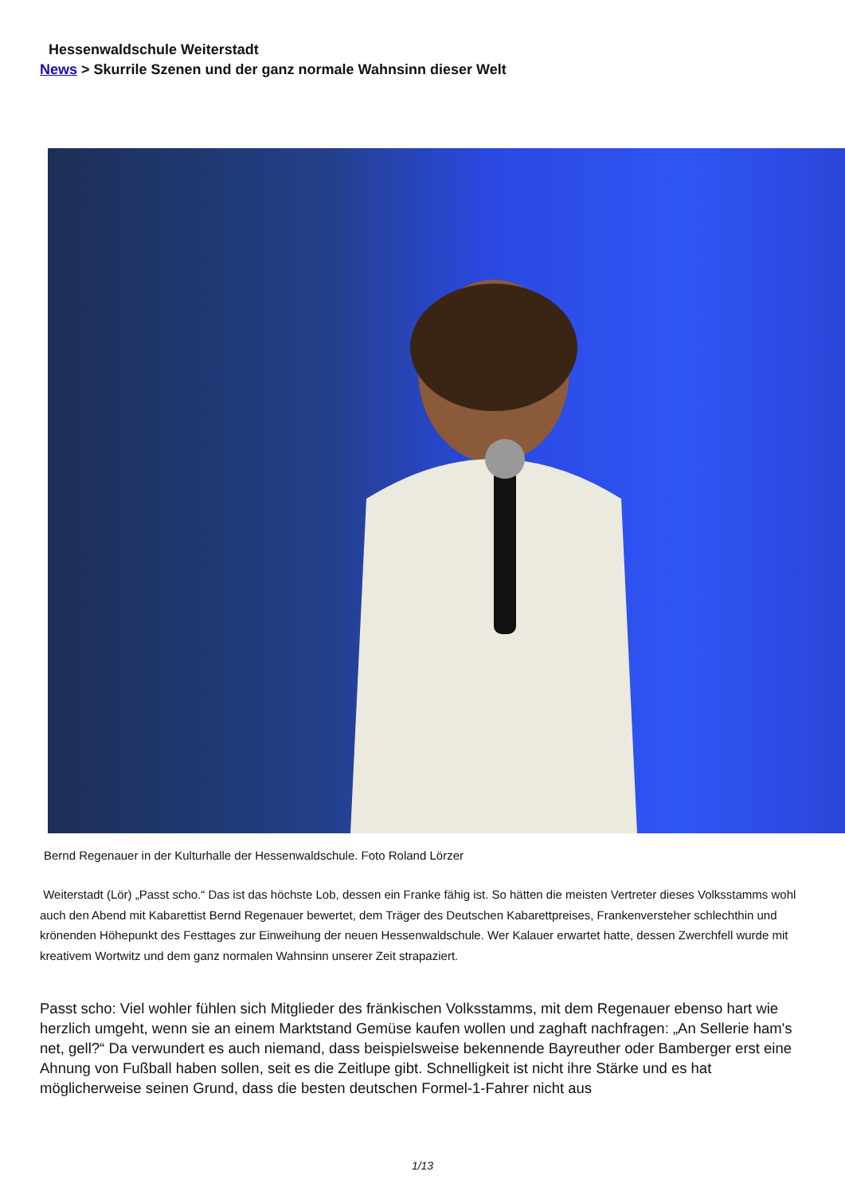Hessenwaldschule Weiterstadt
News > Skurrile Szenen und der ganz normale Wahnsinn dieser Welt
Bernd Regenauer in der Kulturhalle der Hessenwaldschule. Foto Roland Lörzer
Weiterstadt (Lör) „Passt scho.“ Das ist das höchste Lob, dessen ein Franke fähig ist. So hätten die meisten Vertreter dieses Volksstamms wohl auch den Abend mit Kabarettist Bernd Regenauer bewertet, dem Träger des Deutschen Kabarettpreises, Frankenversteher schlechthin und krönenden Höhepunkt des Festtages zur Einweihung der neuen Hessenwaldschule. Wer Kalauer erwartet hatte, dessen Zwerchfell wurde mit kreativem Wortwitz und dem ganz normalen Wahnsinn unserer Zeit strapaziert.
Passt scho: Viel wohler fühlen sich Mitglieder des fränkischen Volksstamms, mit dem Regenauer ebenso hart wie herzlich umgeht, wenn sie an einem Marktstand Gemüse kaufen wollen und zaghaft nachfragen: „An Sellerie ham's net, gell?“ Da verwundert es auch niemand, dass beispielsweise bekennende Bayreuther oder Bamberger erst eine Ahnung von Fußball haben sollen, seit es die Zeitlupe gibt. Schnelligkeit ist nicht ihre Stärke und es hat möglicherweise seinen Grund, dass die besten deutschen Formel-1-Fahrer nicht aus
1/13